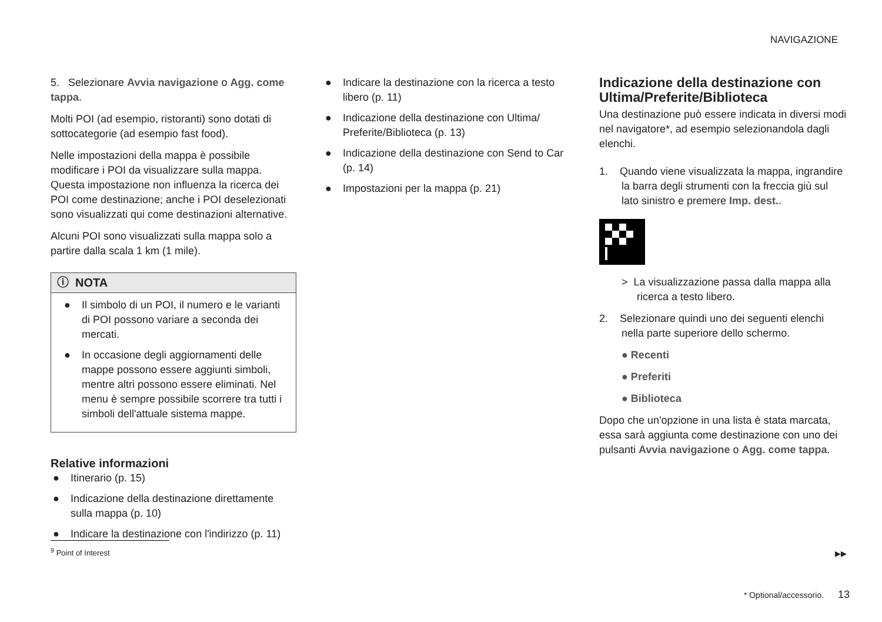NAVIGAZIONE
5. Selezionare Avvia navigazione o Agg. come tappa.
Molti POI (ad esempio, ristoranti) sono dotati di sottocategorie (ad esempio fast food).
Nelle impostazioni della mappa è possibile modificare i POI da visualizzare sulla mappa. Questa impostazione non influenza la ricerca dei POI come destinazione; anche i POI deselezionati sono visualizzati qui come destinazioni alternative.
Alcuni POI sono visualizzati sulla mappa solo a partire dalla scala 1 km (1 mile).
ⓘ NOTA
● Il simbolo di un POI, il numero e le varianti di POI possono variare a seconda dei mercati.
● In occasione degli aggiornamenti delle mappe possono essere aggiunti simboli, mentre altri possono essere eliminati. Nel menu è sempre possibile scorrere tra tutti i simboli dell'attuale sistema mappe.
Relative informazioni
● Itinerario (p. 15)
● Indicazione della destinazione direttamente sulla mappa (p. 10)
● Indicare la destinazione con l'indirizzo (p. 11)
● Indicare la destinazione con la ricerca a testo libero (p. 11)
● Indicazione della destinazione con Ultima/ Preferite/Biblioteca (p. 13)
● Indicazione della destinazione con Send to Car (p. 14)
● Impostazioni per la mappa (p. 21)
Indicazione della destinazione con Ultima/Preferite/Biblioteca
Una destinazione può essere indicata in diversi modi nel navigatore*, ad esempio selezionandola dagli elenchi.
1. Quando viene visualizzata la mappa, ingrandire la barra degli strumenti con la freccia giù sul lato sinistro e premere Imp. dest..
> La visualizzazione passa dalla mappa alla ricerca a testo libero.
2. Selezionare quindi uno dei seguenti elenchi nella parte superiore dello schermo.
● Recenti
● Preferiti
● Biblioteca
Dopo che un'opzione in una lista è stata marcata, essa sarà aggiunta come destinazione con uno dei pulsanti Avvia navigazione o Agg. come tappa.
<sup>9</sup> Point of Interest
▶▶
* Optional/accessorio. 13